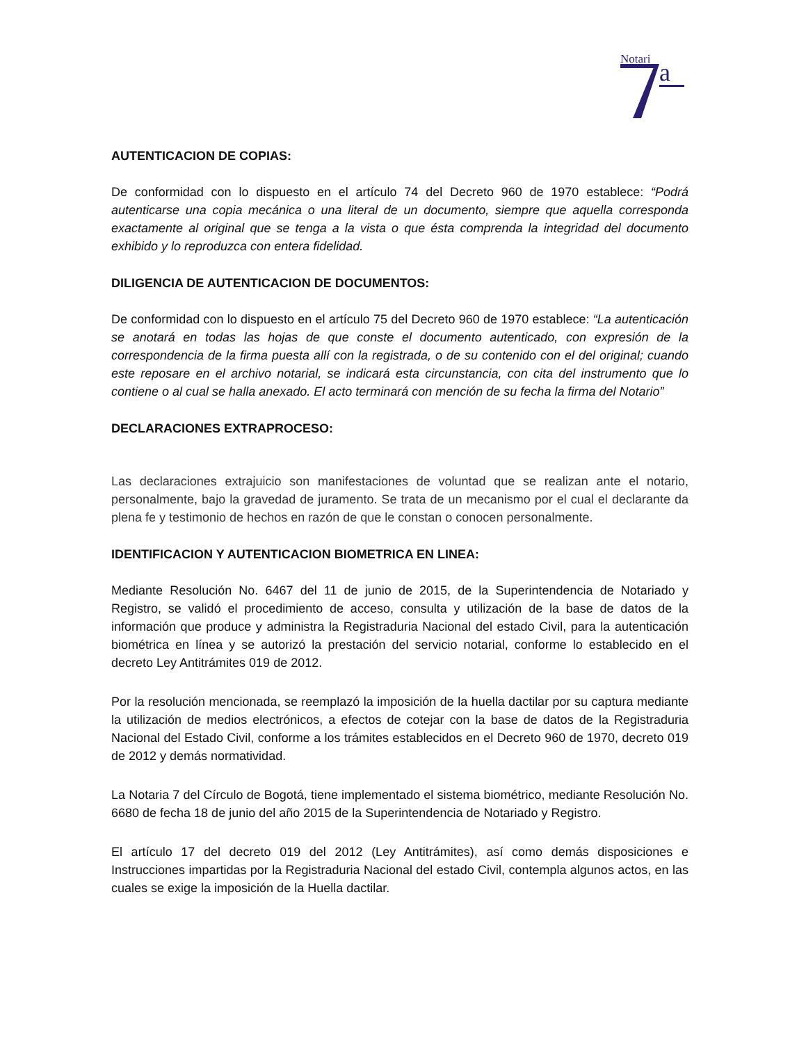Notari
a
AUTENTICACION DE COPIAS:
De conformidad con lo dispuesto en el artículo 74 del Decreto 960 de 1970 establece: “Podrá autenticarse una copia mecánica o una literal de un documento, siempre que aquella corresponda exactamente al original que se tenga a la vista o que ésta comprenda la integridad del documento exhibido y lo reproduzca con entera fidelidad.
DILIGENCIA DE AUTENTICACION DE DOCUMENTOS:
De conformidad con lo dispuesto en el artículo 75 del Decreto 960 de 1970 establece: “La autenticación se anotará en todas las hojas de que conste el documento autenticado, con expresión de la correspondencia de la firma puesta allí con la registrada, o de su contenido con el del original; cuando este reposare en el archivo notarial, se indicará esta circunstancia, con cita del instrumento que lo contiene o al cual se halla anexado. El acto terminará con mención de su fecha la firma del Notario”
DECLARACIONES EXTRAPROCESO:
Las declaraciones extrajuicio son manifestaciones de voluntad que se realizan ante el notario, personalmente, bajo la gravedad de juramento. Se trata de un mecanismo por el cual el declarante da plena fe y testimonio de hechos en razón de que le constan o conocen personalmente.
IDENTIFICACION Y AUTENTICACION BIOMETRICA EN LINEA:
Mediante Resolución No. 6467 del 11 de junio de 2015, de la Superintendencia de Notariado y Registro, se validó el procedimiento de acceso, consulta y utilización de la base de datos de la información que produce y administra la Registraduria Nacional del estado Civil, para la autenticación biométrica en línea y se autorizó la prestación del servicio notarial, conforme lo establecido en el decreto Ley Antitrámites 019 de 2012.
Por la resolución mencionada, se reemplazó la imposición de la huella dactilar por su captura mediante la utilización de medios electrónicos, a efectos de cotejar con la base de datos de la Registraduria Nacional del Estado Civil, conforme a los trámites establecidos en el Decreto 960 de 1970, decreto 019 de 2012 y demás normatividad.
La Notaria 7 del Círculo de Bogotá, tiene implementado el sistema biométrico, mediante Resolución No. 6680 de fecha 18 de junio del año 2015 de la Superintendencia de Notariado y Registro.
El artículo 17 del decreto 019 del 2012 (Ley Antitrámites), así como demás disposiciones e Instrucciones impartidas por la Registraduria Nacional del estado Civil, contempla algunos actos, en las cuales se exige la imposición de la Huella dactilar.